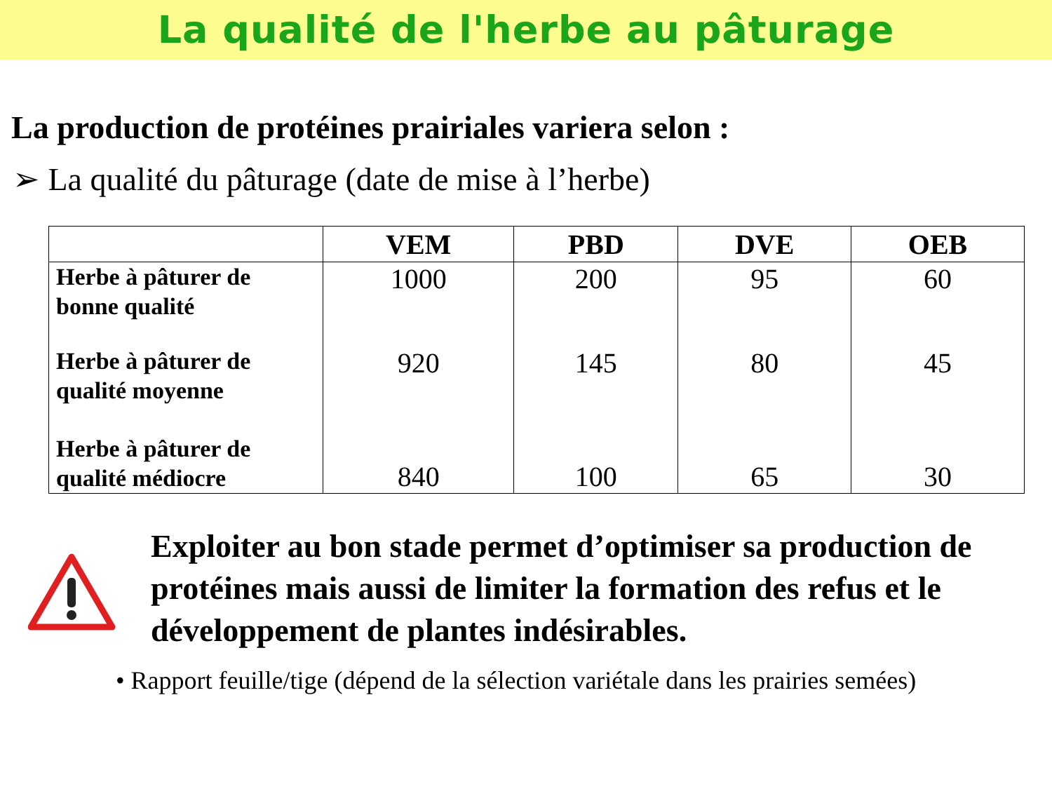La qualité de l'herbe au pâturage
La production de protéines prairiales variera selon :
➢ La qualité du pâturage (date de mise à l’herbe)
| | VEM | PBD | DVE | OEB |
| --- | --- | --- | --- | --- |
| Herbe à pâturer de bonne qualité | 1000 | 200 | 95 | 60 |
| Herbe à pâturer de qualité moyenne | 920 | 145 | 80 | 45 |
| Herbe à pâturer de qualité médiocre | 840 | 100 | 65 | 30 |
Exploiter au bon stade permet d’optimiser sa production de protéines mais aussi de limiter la formation des refus et le développement de plantes indésirables.
• Rapport feuille/tige (dépend de la sélection variétale dans les prairies semées)